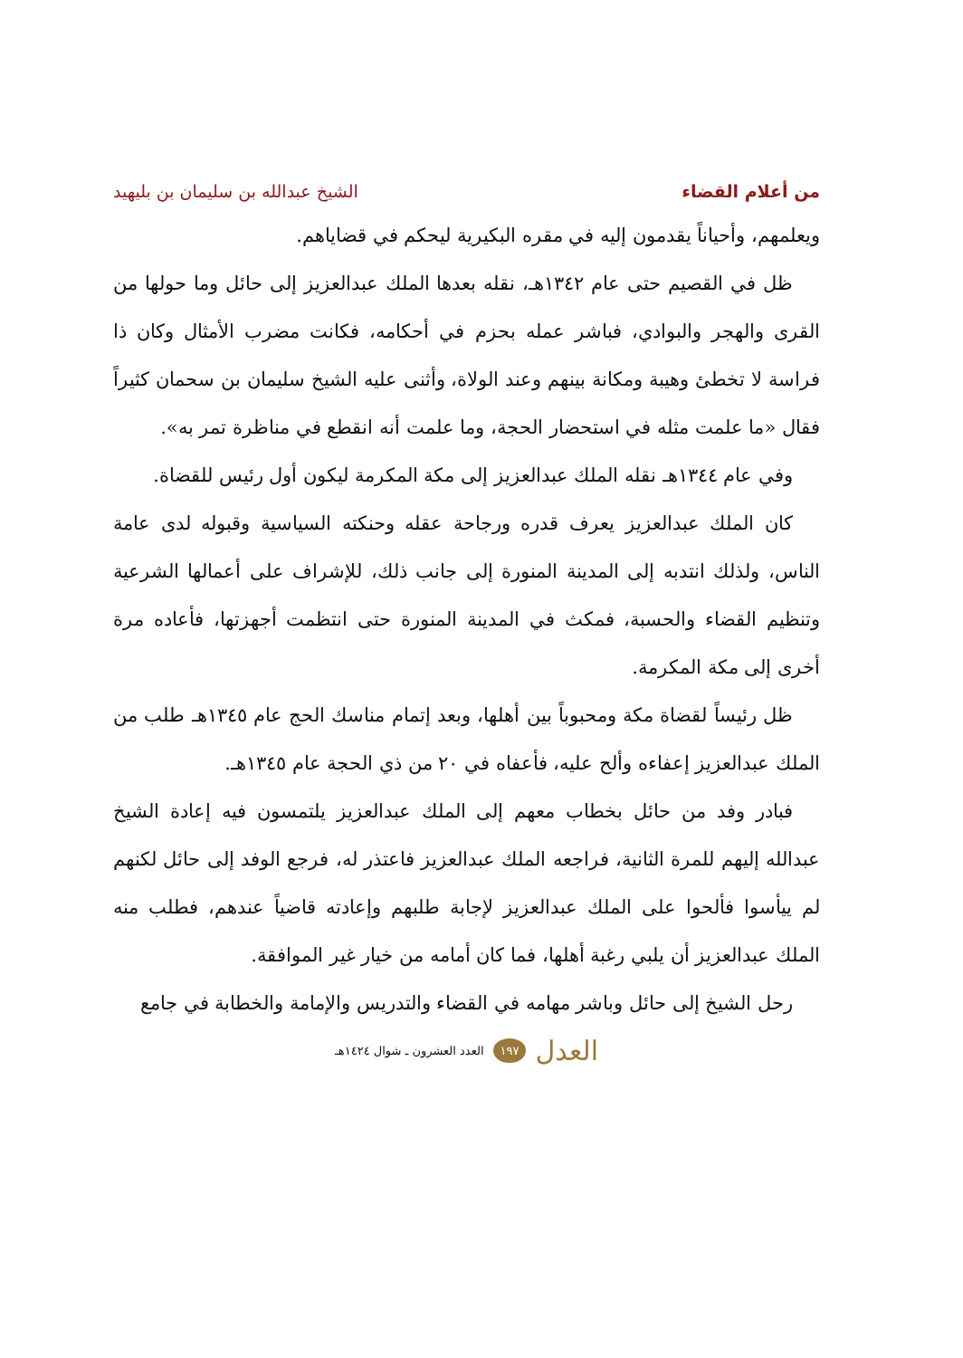من أعلام القضاء الشيخ عبدالله بن سليمان بن بليهيد
ويعلمهم، وأحياناً يقدمون إليه في مقره البكيرية ليحكم في قضاياهم.
ظل في القصيم حتى عام ١٣٤٢هـ، نقله بعدها الملك عبدالعزيز إلى حائل وما حولها من القرى والهجر والبوادي، فباشر عمله بحزم في أحكامه، فكانت مضرب الأمثال وكان ذا فراسة لا تخطئ وهيبة ومكانة بينهم وعند الولاة، وأثنى عليه الشيخ سليمان بن سحمان كثيراً فقال «ما علمت مثله في استحضار الحجة، وما علمت أنه انقطع في مناظرة تمر به».
وفي عام ١٣٤٤هـ نقله الملك عبدالعزيز إلى مكة المكرمة ليكون أول رئيس للقضاة.
كان الملك عبدالعزيز يعرف قدره ورجاحة عقله وحنكته السياسية وقبوله لدى عامة الناس، ولذلك انتدبه إلى المدينة المنورة إلى جانب ذلك، للإشراف على أعمالها الشرعية وتنظيم القضاء والحسبة، فمكث في المدينة المنورة حتى انتظمت أجهزتها، فأعاده مرة أخرى إلى مكة المكرمة.
ظل رئيساً لقضاة مكة ومحبوباً بين أهلها، وبعد إتمام مناسك الحج عام ١٣٤٥هـ طلب من الملك عبدالعزيز إعفاءه وألح عليه، فأعفاه في ٢٠ من ذي الحجة عام ١٣٤٥هـ.
فبادر وفد من حائل بخطاب معهم إلى الملك عبدالعزيز يلتمسون فيه إعادة الشيخ عبدالله إليهم للمرة الثانية، فراجعه الملك عبدالعزيز فاعتذر له، فرجع الوفد إلى حائل لكنهم لم ييأسوا فألحوا على الملك عبدالعزيز لإجابة طلبهم وإعادته قاضياً عندهم، فطلب منه الملك عبدالعزيز أن يلبي رغبة أهلها، فما كان أمامه من خيار غير الموافقة.
رحل الشيخ إلى حائل وباشر مهامه في القضاء والتدريس والإمامة والخطابة في جامع
العدل ١٩٧ العدد العشرون ـ شوال ١٤٢٤هـ